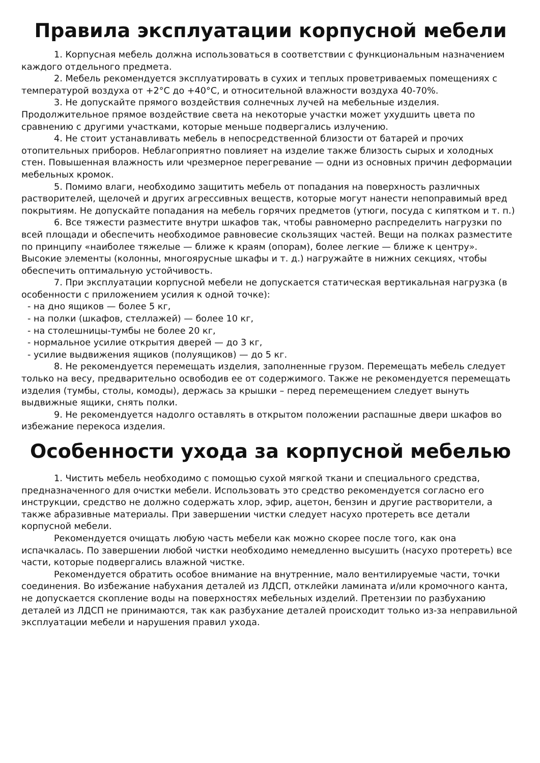Правила эксплуатации корпусной мебели
1. Корпусная мебель должна использоваться в соответствии с функциональным назначением каждого отдельного предмета.
2. Мебель рекомендуется эксплуатировать в сухих и теплых проветриваемых помещениях с температурой воздуха от +2°C до +40°C, и относительной влажности воздуха 40-70%.
3. Не допускайте прямого воздействия солнечных лучей на мебельные изделия. Продолжительное прямое воздействие света на некоторые участки может ухудшить цвета по сравнению с другими участками, которые меньше подвергались излучению.
4. Не стоит устанавливать мебель в непосредственной близости от батарей и прочих отопительных приборов. Неблагоприятно повлияет на изделие также близость сырых и холодных стен. Повышенная влажность или чрезмерное перегревание — одни из основных причин деформации мебельных кромок.
5. Помимо влаги, необходимо защитить мебель от попадания на поверхность различных растворителей, щелочей и других агрессивных веществ, которые могут нанести непоправимый вред покрытиям. Не допускайте попадания на мебель горячих предметов (утюги, посуда с кипятком и т. п.)
6. Все тяжести разместите внутри шкафов так, чтобы равномерно распределить нагрузки по всей площади и обеспечить необходимое равновесие скользящих частей. Вещи на полках разместите по принципу «наиболее тяжелые — ближе к краям (опорам), более легкие — ближе к центру». Высокие элементы (колонны, многоярусные шкафы и т. д.) нагружайте в нижних секциях, чтобы обеспечить оптимальную устойчивость.
7. При эксплуатации корпусной мебели не допускается статическая вертикальная нагрузка (в особенности с приложением усилия к одной точке):
- на дно ящиков — более 5 кг,
- на полки (шкафов, стеллажей) — более 10 кг,
- на столешницы-тумбы не более 20 кг,
- нормальное усилие открытия дверей — до 3 кг,
- усилие выдвижения ящиков (полуящиков) — до 5 кг.
8. Не рекомендуется перемещать изделия, заполненные грузом. Перемещать мебель следует только на весу, предварительно освободив ее от содержимого. Также не рекомендуется перемещать изделия (тумбы, столы, комоды), держась за крышки – перед перемещением следует вынуть выдвижные ящики, снять полки.
9. Не рекомендуется надолго оставлять в открытом положении распашные двери шкафов во избежание перекоса изделия.
Особенности ухода за корпусной мебелью
1. Чистить мебель необходимо с помощью сухой мягкой ткани и специального средства, предназначенного для очистки мебели. Использовать это средство рекомендуется согласно его инструкции, средство не должно содержать хлор, эфир, ацетон, бензин и другие растворители, а также абразивные материалы. При завершении чистки следует насухо протереть все детали корпусной мебели.
Рекомендуется очищать любую часть мебели как можно скорее после того, как она испачкалась. По завершении любой чистки необходимо немедленно высушить (насухо протереть) все части, которые подвергались влажной чистке.
Рекомендуется обратить особое внимание на внутренние, мало вентилируемые части, точки соединения. Во избежание набухания деталей из ЛДСП, отклейки ламината и/или кромочного канта, не допускается скопление воды на поверхностях мебельных изделий. Претензии по разбуханию деталей из ЛДСП не принимаются, так как разбухание деталей происходит только из-за неправильной эксплуатации мебели и нарушения правил ухода.